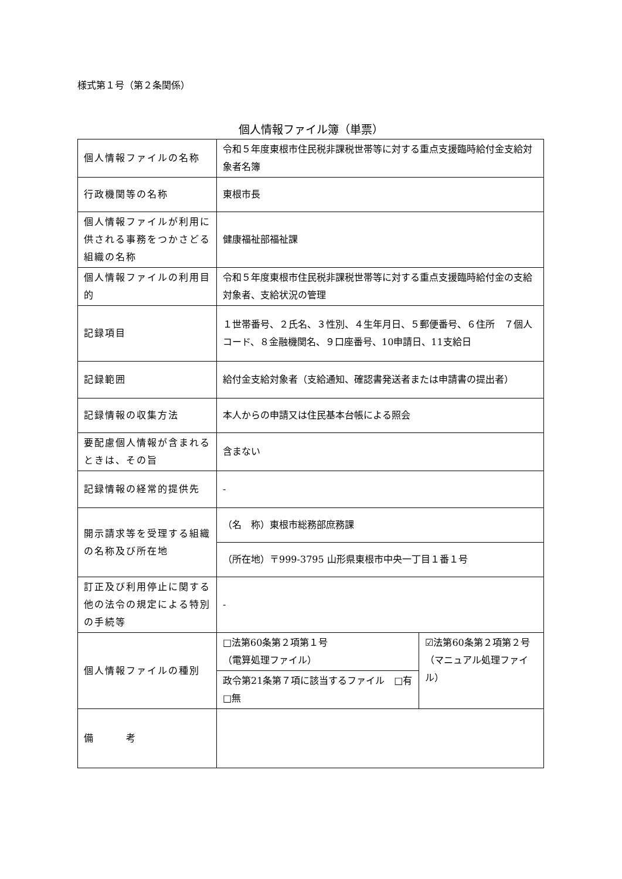様式第１号（第２条関係）
個人情報ファイル簿（単票）
| 個人情報ファイルの名称 | 令和５年度東根市住民税非課税世帯等に対する重点支援臨時給付金支給対象者名簿 | |
| 行政機関等の名称 | 東根市長 | |
| 個人情報ファイルが利用に供される事務をつかさどる組織の名称 | 健康福祉部福祉課 | |
| 個人情報ファイルの利用目的 | 令和５年度東根市住民税非課税世帯等に対する重点支援臨時給付金の支給対象者、支給状況の管理 | |
| 記録項目 | １世帯番号、２氏名、３性別、４生年月日、５郵便番号、６住所 ７個人コード、８金融機関名、９口座番号、10申請日、11支給日 | |
| 記録範囲 | 給付金支給対象者（支給通知、確認書発送者または申請書の提出者） | |
| 記録情報の収集方法 | 本人からの申請又は住民基本台帳による照会 | |
| 要配慮個人情報が含まれるときは、その旨 | 含まない | |
| 記録情報の経常的提供先 | - | |
| 開示請求等を受理する組織の名称及び所在地 | （名 称）東根市総務部庶務課 | |
| | （所在地）〒999-3795 山形県東根市中央一丁目１番１号 | |
| 訂正及び利用停止に関する他の法令の規定による特別の手続等 | - | |
| 個人情報ファイルの種別 | □法第60条第２項第１号 （電算処理ファイル） | ☑法第60条第２項第２号 （マニュアル処理ファイル） |
| | 政令第21条第７項に該当するファイル □有 □無 | |
| 備 考 | | |